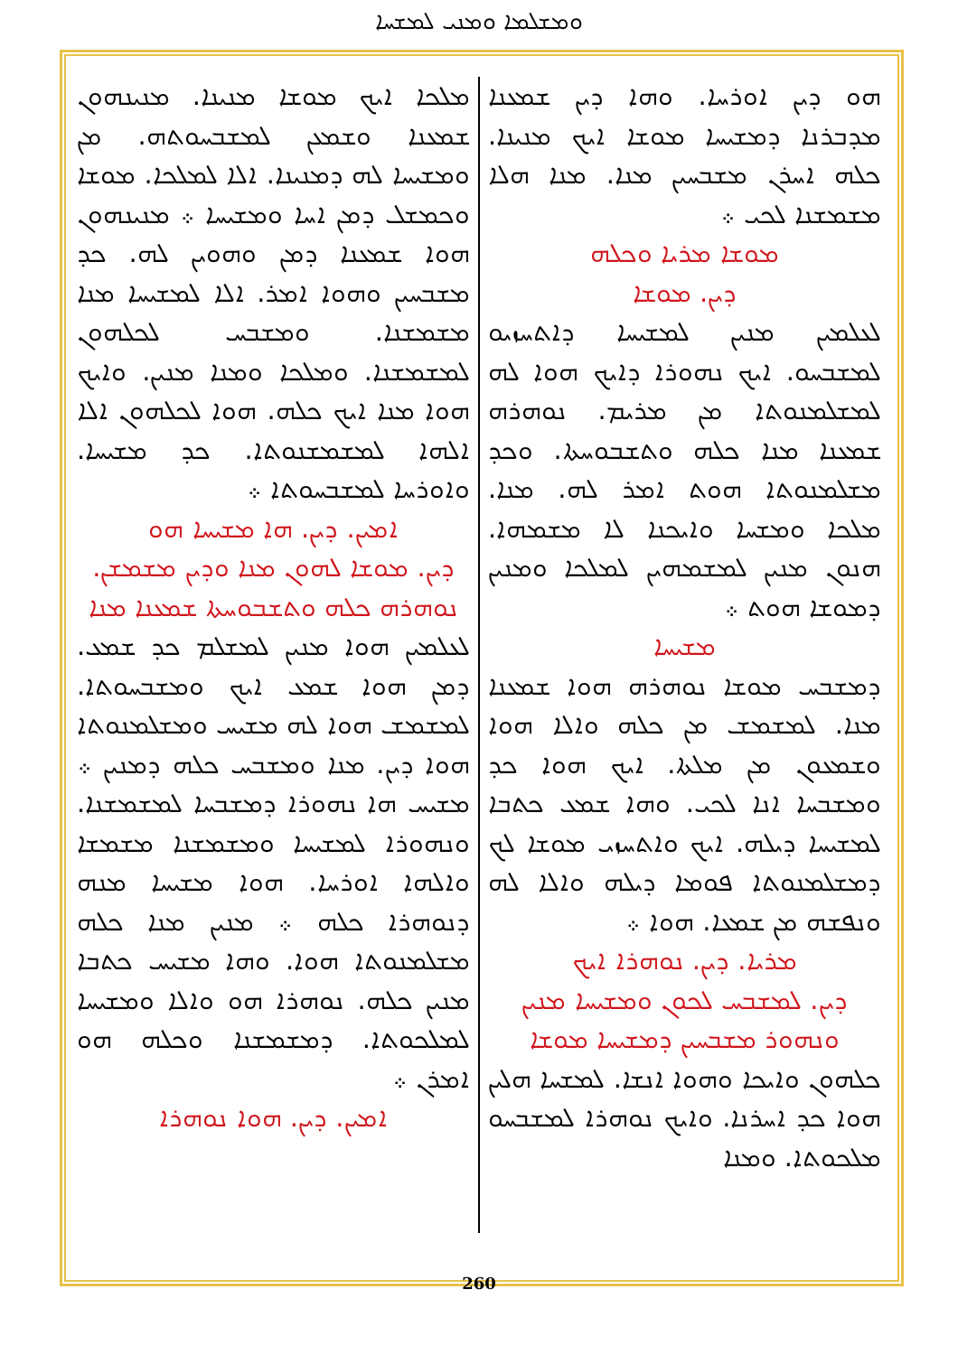ܘܡܫܠܡܐ ܘܡܢܝ ܠܡܫܚܐ
ܗܘ ܕܝܢ ܐܘܪܚܐ. ܘܗܐ ܕܝܢ ܫܡܥܢܐ ܡܕܒܪܢܐ ܕܡܫܝܚܐ ܡܘܫܐ ܐܝܟ ܡܢܝܢܐ. ܟܠܗ ܐܚܪܢ ܡܫܒܚܝܢ ܡܢܐ. ܡܢܐ ܗܠܐ ܡܫܡܫܢܐ ܠܟܝ ܀
ܡܘܫܐ ܡܪܝܐ ܘܟܠܗ
ܕܝܢ. ܡܘܫܐ
ܠܥܠܡܝܢ ܡܢܝܢ ܠܡܫܝܚܐ ܕܐܬܚܙܝܘ ܠܡܫܒܚܘ. ܐܝܟ ܢܗܘܪܐ ܕܐܝܟ ܗܘܐ ܠܗ ܠܡܫܠܡܢܘܬܐ ܡܢ ܡܪܝܡ. ܢܘܗܪܗ ܫܡܥܢܐ ܡܢܐ ܟܠܗ ܘܬܫܒܘܚܬܐ. ܘܟܕ ܡܫܠܡܢܘܬܐ ܗܘܬ ܐܡܪ ܠܗ. ܡܢܐ. ܡܠܟܐ ܘܡܫܚܐ ܘܐܝܟܢܐ ܠܐ ܡܫܡܗܐ. ܗܢܘܢ ܡܢܝܢ ܠܡܫܡܗܝܢ ܠܡܠܟܐ ܘܡܢܝܢ ܕܡܘܫܐ ܗܘܬ ܀
ܡܫܝܚܐ
ܕܡܫܒܚ ܡܘܫܐ ܢܘܗܪܗ ܗܘܐ ܫܡܥܢܐ ܡܢܐ. ܠܡܫܡܫ ܡܢ ܟܠܗ ܘܐܠܐ ܗܘܐ ܘܫܡܥܘܢ ܡܢ ܡܠܬܐ. ܐܝܟ ܗܘܐ ܟܕ ܘܡܫܒܚܐ ܐܢܐ ܠܟܝ. ܘܗܐ ܫܡܥ ܟܬܒܐ ܠܡܫܝܚܐ ܕܝܠܗ. ܐܝܟ ܘܐܬܚܙܝ ܡܘܫܐ ܠܟ ܕܡܫܠܡܢܘܬܐ ܦܘܡܐ ܕܝܠܗ ܘܐܠܐ ܠܗ ܘܢܦܫܗ ܡܢ ܫܡܥܐ. ܗܘܐ ܀
ܡܪܝܐ. ܕܝܢ. ܢܘܗܪܐ ܐܝܟ
ܕܝܢ. ܠܡܫܒܚ ܠܟܘܢ ܘܡܫܝܚܐ ܡܢܝܢ ܘܢܗܘܪ ܡܫܒܚܝܢ ܕܡܫܝܚܐ ܡܘܫܐ
ܟܠܗܘܢ ܘܐܝܟܐ ܘܗܘܐ ܐܢܫܐ. ܠܡܫܚܐ ܗܠܝܢ ܗܘܐ ܟܕ ܐܚܪܢܐ. ܘܐܝܟ ܢܘܗܪܐ ܠܡܫܒܚܘ ܡܠܟܘܬܐ. ܘܡܢܐ
ܡܠܟܐ ܐܝܟ ܡܘܫܐ ܡܢܝܢܐ. ܡܢܝܢܗܘܢ ܫܡܥܢܐ ܘܫܡܥܢ ܠܡܫܒܚܘܬܗ. ܡܢ ܘܡܫܝܚܐ ܠܗ ܕܡܢܝܢܐ. ܐܠܐ ܠܡܠܟܐ. ܡܘܫܐ ܘܟܡܫܠ ܕܡܢ ܐܚܐ ܘܡܫܝܚܐ ܀ ܡܢܝܢܗܘܢ ܗܘܐ ܫܡܥܢܐ ܕܡܢ ܘܗܘܝܢ ܠܗ. ܟܕ ܡܫܒܚܝܢ ܘܗܘܐ ܐܡܪ. ܐܠܐ ܠܡܫܝܚܐ ܡܢܐ ܡܫܡܫܢܐ. ܘܡܫܒܚ ܠܟܠܗܘܢ ܠܡܫܡܫܢܐ. ܘܡܠܟܐ ܘܡܢܐ ܡܢܝܢ. ܘܐܝܟ ܗܘܐ ܡܢܐ ܐܝܟ ܟܠܗ. ܗܘܐ ܠܟܠܗܘܢ ܐܠܐ ܐܠܗܐ ܠܡܫܡܫܢܘܬܐ. ܟܕ ܡܫܝܚܐ. ܘܐܘܪܚܐ ܠܡܫܒܚܘܬܐ ܀
ܐܡܝܢ. ܕܝܢ. ܗܐ ܡܫܝܚܐ ܗܘ
ܕܝܢ. ܡܘܫܐ ܠܗܘܢ ܡܢܐ ܘܕܝܢ ܡܫܡܫܢ. ܢܘܗܪܗ ܟܠܗ ܘܬܫܒܘܚܬܐ ܫܡܥܢܐ ܡܢܐ
ܠܥܠܡܝܢ ܗܘܐ ܡܢܝܢ ܠܡܫܠܡ ܟܕ ܫܡܥ. ܕܡܢ ܗܘܐ ܫܡܥ ܐܝܟ ܘܡܫܒܚܘܬܐ. ܠܡܫܡܫ ܗܘܐ ܠܗ ܡܫܝܚ ܘܡܫܠܡܢܘܬܐ ܗܘܐ ܕܝܢ. ܡܢܐ ܘܡܫܒܚ ܟܠܗ ܕܡܢܝܢ ܀ ܡܫܝܚ ܗܐ ܢܗܘܪܐ ܕܡܫܒܚܐ ܠܡܫܡܫܢܐ. ܘܢܗܘܪܐ ܠܡܫܝܚܐ ܘܡܫܡܫܢܐ ܡܫܡܫܐ ܘܐܠܗܐ ܐܘܪܚܐ. ܗܘܐ ܡܫܝܚܐ ܡܢܗ ܕܢܘܗܪܐ ܟܠܗ ܀ ܡܢܝܢ ܡܢܐ ܟܠܗ ܡܫܠܡܢܘܬܐ ܗܘܐ. ܘܗܐ ܡܫܝܚ ܟܬܒܐ ܡܢܝܢ ܟܠܗ. ܢܘܗܪܐ ܗܘ ܘܐܠܐ ܘܡܫܝܚܐ ܠܡܠܟܘܬܐ. ܕܡܫܡܫܢܐ ܘܟܠܗ ܗܘ ܐܡܪܢ ܀
ܐܡܝܢ. ܕܝܢ. ܗܘܐ ܢܘܗܪܐ
260